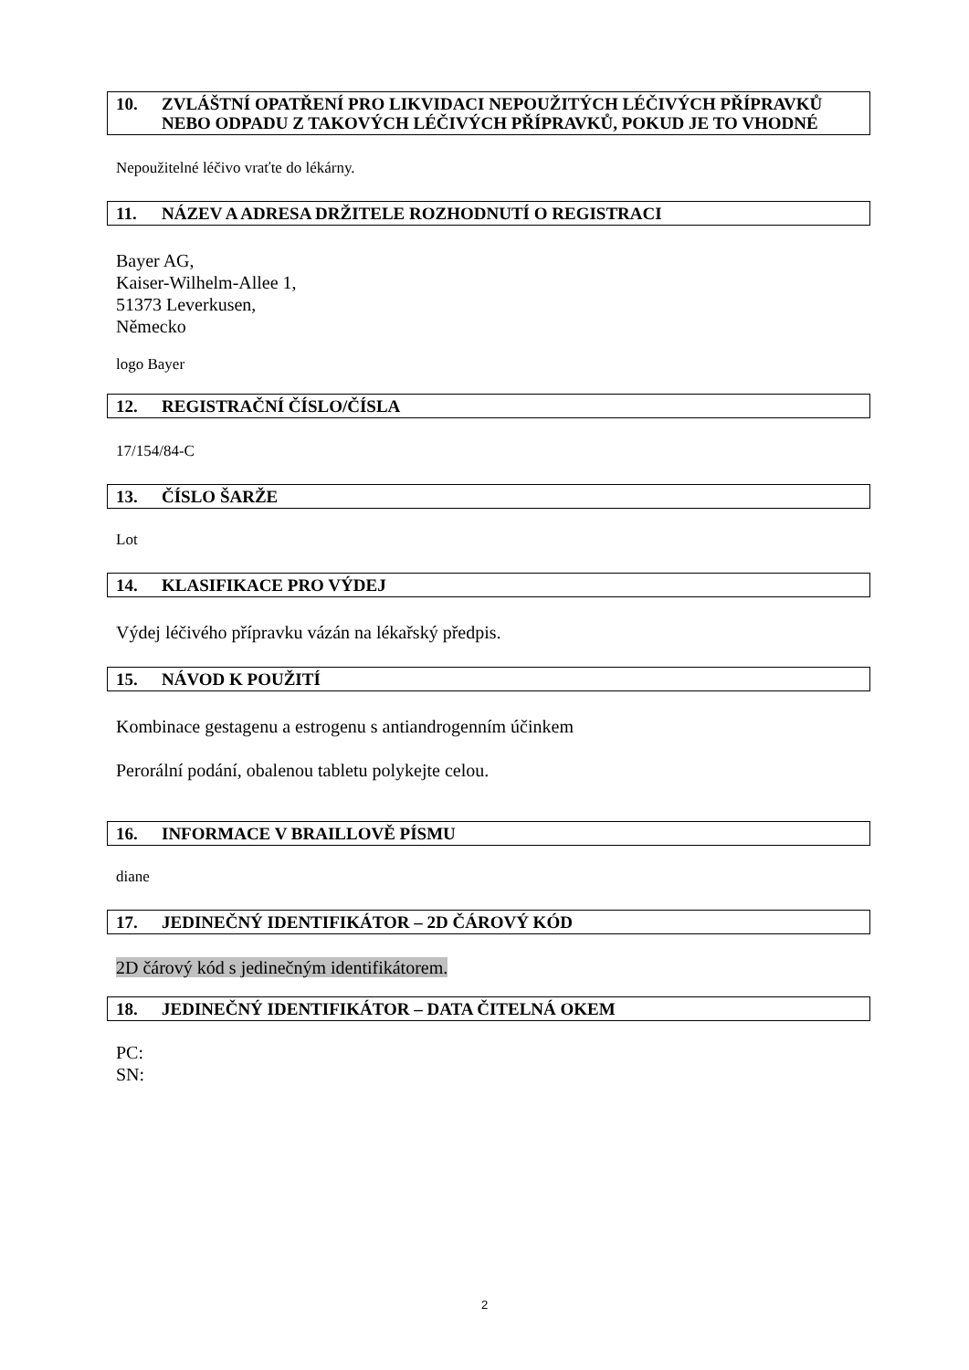10. ZVLÁŠTNÍ OPATŘENÍ PRO LIKVIDACI NEPOUŽITÝCH LÉČIVÝCH PŘÍPRAVKŮ NEBO ODPADU Z TAKOVÝCH LÉČIVÝCH PŘÍPRAVKŮ, POKUD JE TO VHODNÉ
Nepoužitelné léčivo vraťte do lékárny.
11. NÁZEV A ADRESA DRŽITELE ROZHODNUTÍ O REGISTRACI
Bayer AG,
Kaiser-Wilhelm-Allee 1,
51373 Leverkusen,
Německo
logo Bayer
12. REGISTRAČNÍ ČÍSLO/ČÍSLA
17/154/84-C
13. ČÍSLO ŠARŽE
Lot
14. KLASIFIKACE PRO VÝDEJ
Výdej léčivého přípravku vázán na lékařský předpis.
15. NÁVOD K POUŽITÍ
Kombinace gestagenu a estrogenu s antiandrogenním účinkem
Perorální podání, obalenou tabletu polykejte celou.
16. INFORMACE V BRAILLOVĚ PÍSMU
diane
17. JEDINEČNÝ IDENTIFIKÁTOR – 2D ČÁROVÝ KÓD
2D čárový kód s jedinečným identifikátorem.
18. JEDINEČNÝ IDENTIFIKÁTOR – DATA ČITELNÁ OKEM
PC:
SN:
2